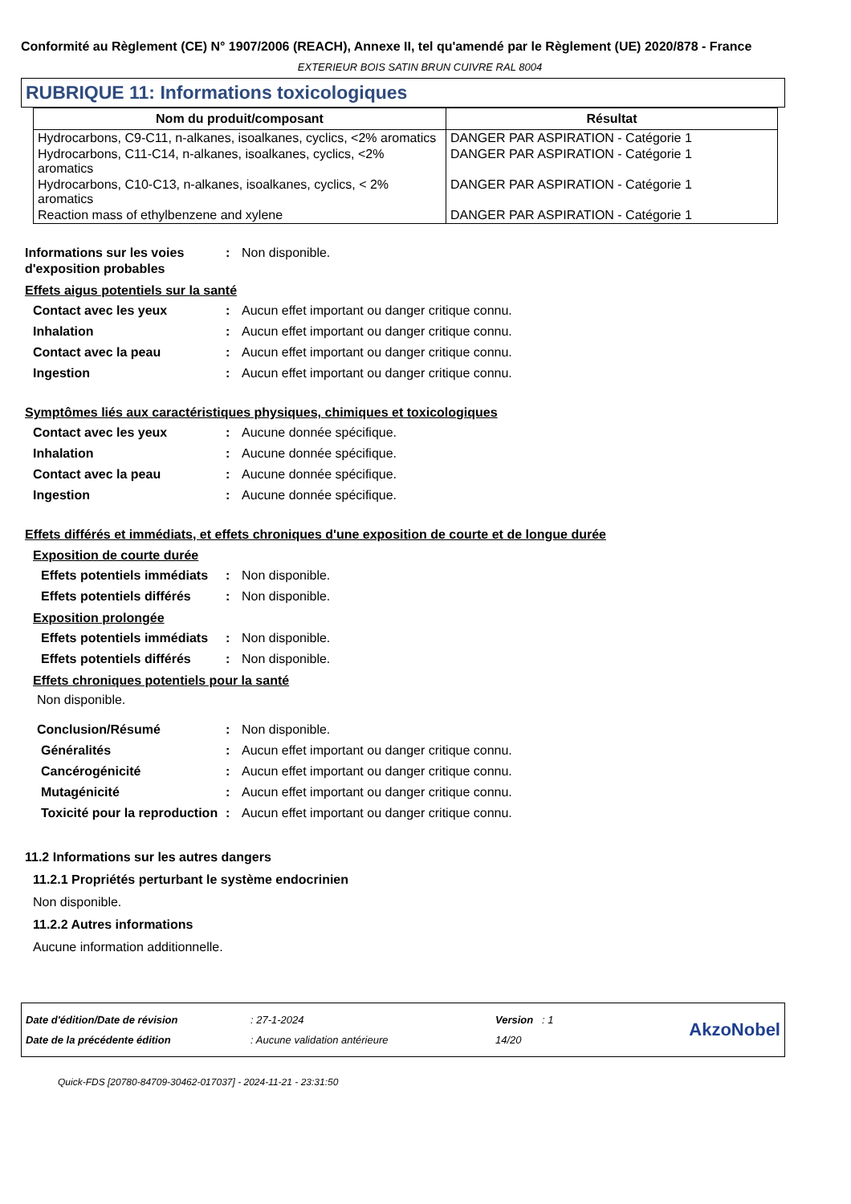Conformité au Règlement (CE) N° 1907/2006 (REACH), Annexe II, tel qu'amendé par le Règlement (UE) 2020/878 - France
EXTERIEUR BOIS SATIN BRUN CUIVRE RAL 8004
RUBRIQUE 11: Informations toxicologiques
| Nom du produit/composant | Résultat |
| --- | --- |
| Hydrocarbons, C9-C11, n-alkanes, isoalkanes, cyclics, <2% aromatics | DANGER PAR ASPIRATION - Catégorie 1 |
| Hydrocarbons, C11-C14, n-alkanes, isoalkanes, cyclics, <2% aromatics | DANGER PAR ASPIRATION - Catégorie 1 |
| Hydrocarbons, C10-C13, n-alkanes, isoalkanes, cyclics, < 2% aromatics | DANGER PAR ASPIRATION - Catégorie 1 |
| Reaction mass of ethylbenzene and xylene | DANGER PAR ASPIRATION - Catégorie 1 |
Informations sur les voies d'exposition probables
: Non disponible.
Effets aigus potentiels sur la santé
Contact avec les yeux : Aucun effet important ou danger critique connu.
Inhalation : Aucun effet important ou danger critique connu.
Contact avec la peau : Aucun effet important ou danger critique connu.
Ingestion : Aucun effet important ou danger critique connu.
Symptômes liés aux caractéristiques physiques, chimiques et toxicologiques
Contact avec les yeux : Aucune donnée spécifique.
Inhalation : Aucune donnée spécifique.
Contact avec la peau : Aucune donnée spécifique.
Ingestion : Aucune donnée spécifique.
Effets différés et immédiats, et effets chroniques d'une exposition de courte et de longue durée
Exposition de courte durée
Effets potentiels immédiats
: Non disponible.
Effets potentiels différés
: Non disponible.
Exposition prolongée
Effets potentiels immédiats
: Non disponible.
Effets potentiels différés
: Non disponible.
Effets chroniques potentiels pour la santé
Non disponible.
Conclusion/Résumé : Non disponible.
Généralités : Aucun effet important ou danger critique connu.
Cancérogénicité : Aucun effet important ou danger critique connu.
Mutagénicité : Aucun effet important ou danger critique connu.
Toxicité pour la reproduction
: Aucun effet important ou danger critique connu.
11.2 Informations sur les autres dangers
11.2.1 Propriétés perturbant le système endocrinien
Non disponible.
11.2.2 Autres informations
Aucune information additionnelle.
| Date d'édition/Date de révision | : 27-1-2024 | Version : 1 | AkzoNobel |
| Date de la précédente édition | : Aucune validation antérieure | 14/20 | |
Quick-FDS [20780-84709-30462-017037] - 2024-11-21 - 23:31:50